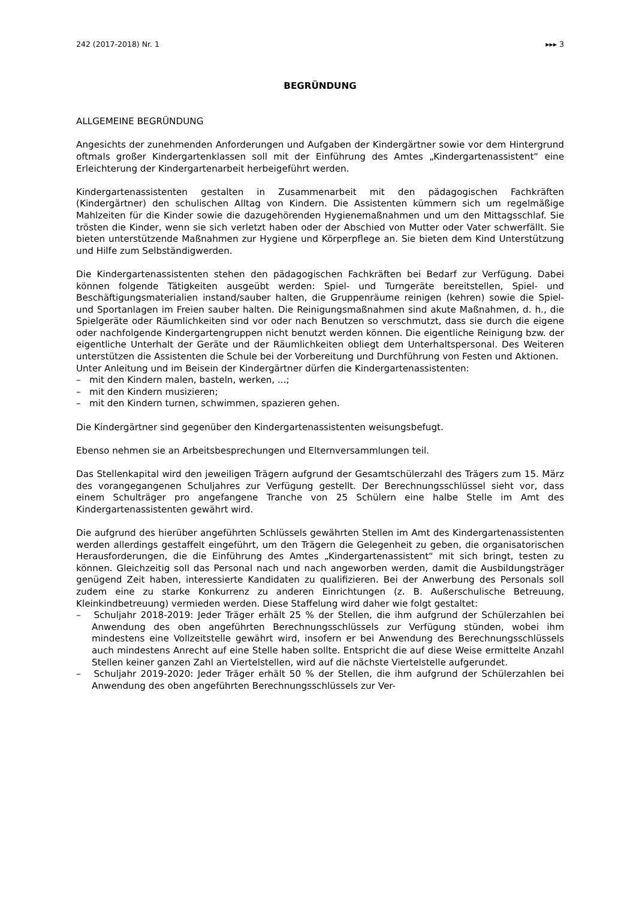242 (2017-2018) Nr. 1 ▸▸▸ 3
BEGRÜNDUNG
ALLGEMEINE BEGRÜNDUNG
Angesichts der zunehmenden Anforderungen und Aufgaben der Kindergärtner sowie vor dem Hintergrund oftmals großer Kindergartenklassen soll mit der Einführung des Amtes „Kindergartenassistent“ eine Erleichterung der Kindergartenarbeit herbeigeführt werden.
Kindergartenassistenten gestalten in Zusammenarbeit mit den pädagogischen Fachkräften (Kindergärtner) den schulischen Alltag von Kindern. Die Assistenten kümmern sich um regelmäßige Mahlzeiten für die Kinder sowie die dazugehörenden Hygienemaßnahmen und um den Mittagsschlaf. Sie trösten die Kinder, wenn sie sich verletzt haben oder der Abschied von Mutter oder Vater schwerfällt. Sie bieten unterstützende Maßnahmen zur Hygiene und Körperpflege an. Sie bieten dem Kind Unterstützung und Hilfe zum Selbständigwerden.
Die Kindergartenassistenten stehen den pädagogischen Fachkräften bei Bedarf zur Verfügung. Dabei können folgende Tätigkeiten ausgeübt werden: Spiel- und Turngeräte bereitstellen, Spiel- und Beschäftigungsmaterialien instand/sauber halten, die Gruppenräume reinigen (kehren) sowie die Spiel- und Sportanlagen im Freien sauber halten. Die Reinigungsmaßnahmen sind akute Maßnahmen, d. h., die Spielgeräte oder Räumlichkeiten sind vor oder nach Benutzen so verschmutzt, dass sie durch die eigene oder nachfolgende Kindergartengruppen nicht benutzt werden können. Die eigentliche Reinigung bzw. der eigentliche Unterhalt der Geräte und der Räumlichkeiten obliegt dem Unterhaltspersonal. Des Weiteren unterstützen die Assistenten die Schule bei der Vorbereitung und Durchführung von Festen und Aktionen.
Unter Anleitung und im Beisein der Kindergärtner dürfen die Kindergartenassistenten:
– mit den Kindern malen, basteln, werken, ...;
– mit den Kindern musizieren;
– mit den Kindern turnen, schwimmen, spazieren gehen.
Die Kindergärtner sind gegenüber den Kindergartenassistenten weisungsbefugt.
Ebenso nehmen sie an Arbeitsbesprechungen und Elternversammlungen teil.
Das Stellenkapital wird den jeweiligen Trägern aufgrund der Gesamtschülerzahl des Trägers zum 15. März des vorangegangenen Schuljahres zur Verfügung gestellt. Der Berechnungsschlüssel sieht vor, dass einem Schulträger pro angefangene Tranche von 25 Schülern eine halbe Stelle im Amt des Kindergartenassistenten gewährt wird.
Die aufgrund des hierüber angeführten Schlüssels gewährten Stellen im Amt des Kindergartenassistenten werden allerdings gestaffelt eingeführt, um den Trägern die Gelegenheit zu geben, die organisatorischen Herausforderungen, die die Einführung des Amtes „Kindergartenassistent“ mit sich bringt, testen zu können. Gleichzeitig soll das Personal nach und nach angeworben werden, damit die Ausbildungsträger genügend Zeit haben, interessierte Kandidaten zu qualifizieren. Bei der Anwerbung des Personals soll zudem eine zu starke Konkurrenz zu anderen Einrichtungen (z. B. Außerschulische Betreuung, Kleinkindbetreuung) vermieden werden. Diese Staffelung wird daher wie folgt gestaltet:
– Schuljahr 2018-2019: Jeder Träger erhält 25 % der Stellen, die ihm aufgrund der Schülerzahlen bei Anwendung des oben angeführten Berechnungsschlüssels zur Verfügung stünden, wobei ihm mindestens eine Vollzeitstelle gewährt wird, insofern er bei Anwendung des Berechnungsschlüssels auch mindestens Anrecht auf eine Stelle haben sollte. Entspricht die auf diese Weise ermittelte Anzahl Stellen keiner ganzen Zahl an Viertelstellen, wird auf die nächste Viertelstelle aufgerundet.
– Schuljahr 2019-2020: Jeder Träger erhält 50 % der Stellen, die ihm aufgrund der Schülerzahlen bei Anwendung des oben angeführten Berechnungsschlüssels zur Ver-